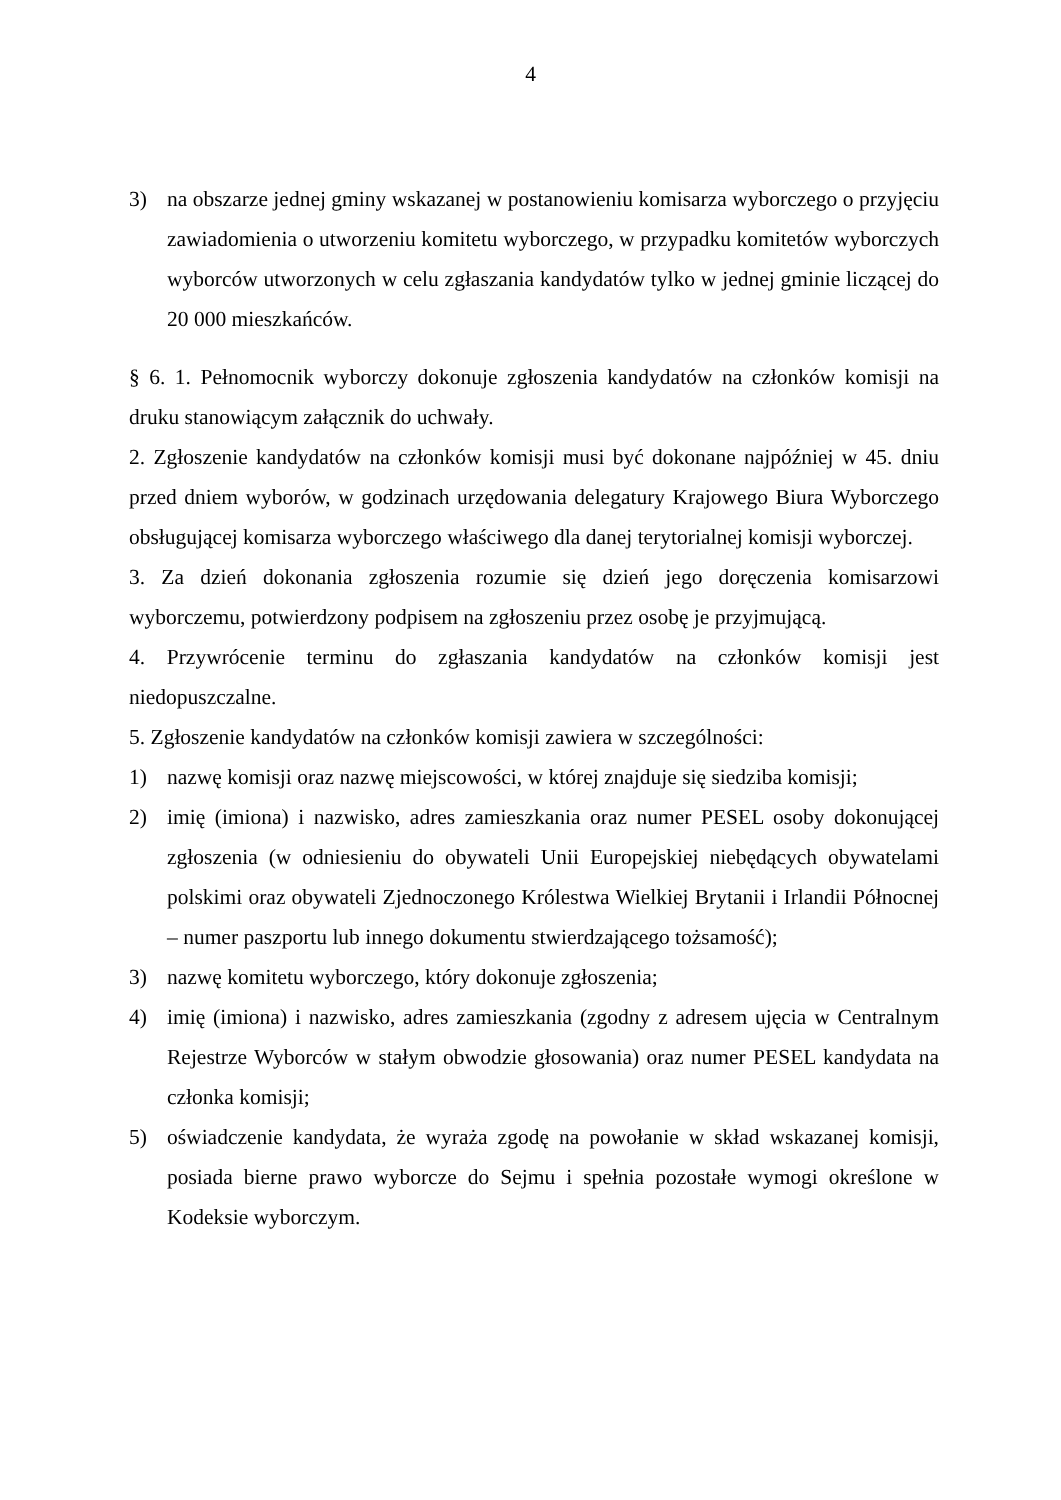4
3) na obszarze jednej gminy wskazanej w postanowieniu komisarza wyborczego o przyjęciu zawiadomienia o utworzeniu komitetu wyborczego, w przypadku komitetów wyborczych wyborców utworzonych w celu zgłaszania kandydatów tylko w jednej gminie liczącej do 20 000 mieszkańców.
§ 6. 1. Pełnomocnik wyborczy dokonuje zgłoszenia kandydatów na członków komisji na druku stanowiącym załącznik do uchwały.
2. Zgłoszenie kandydatów na członków komisji musi być dokonane najpóźniej w 45. dniu przed dniem wyborów, w godzinach urzędowania delegatury Krajowego Biura Wyborczego obsługującej komisarza wyborczego właściwego dla danej terytorialnej komisji wyborczej.
3. Za dzień dokonania zgłoszenia rozumie się dzień jego doręczenia komisarzowi wyborczemu, potwierdzony podpisem na zgłoszeniu przez osobę je przyjmującą.
4. Przywrócenie terminu do zgłaszania kandydatów na członków komisji jest niedopuszczalne.
5. Zgłoszenie kandydatów na członków komisji zawiera w szczególności:
1) nazwę komisji oraz nazwę miejscowości, w której znajduje się siedziba komisji;
2) imię (imiona) i nazwisko, adres zamieszkania oraz numer PESEL osoby dokonującej zgłoszenia (w odniesieniu do obywateli Unii Europejskiej niebędących obywatelami polskimi oraz obywateli Zjednoczonego Królestwa Wielkiej Brytanii i Irlandii Północnej – numer paszportu lub innego dokumentu stwierdzającego tożsamość);
3) nazwę komitetu wyborczego, który dokonuje zgłoszenia;
4) imię (imiona) i nazwisko, adres zamieszkania (zgodny z adresem ujęcia w Centralnym Rejestrze Wyborców w stałym obwodzie głosowania) oraz numer PESEL kandydata na członka komisji;
5) oświadczenie kandydata, że wyraża zgodę na powołanie w skład wskazanej komisji, posiada bierne prawo wyborcze do Sejmu i spełnia pozostałe wymogi określone w Kodeksie wyborczym.